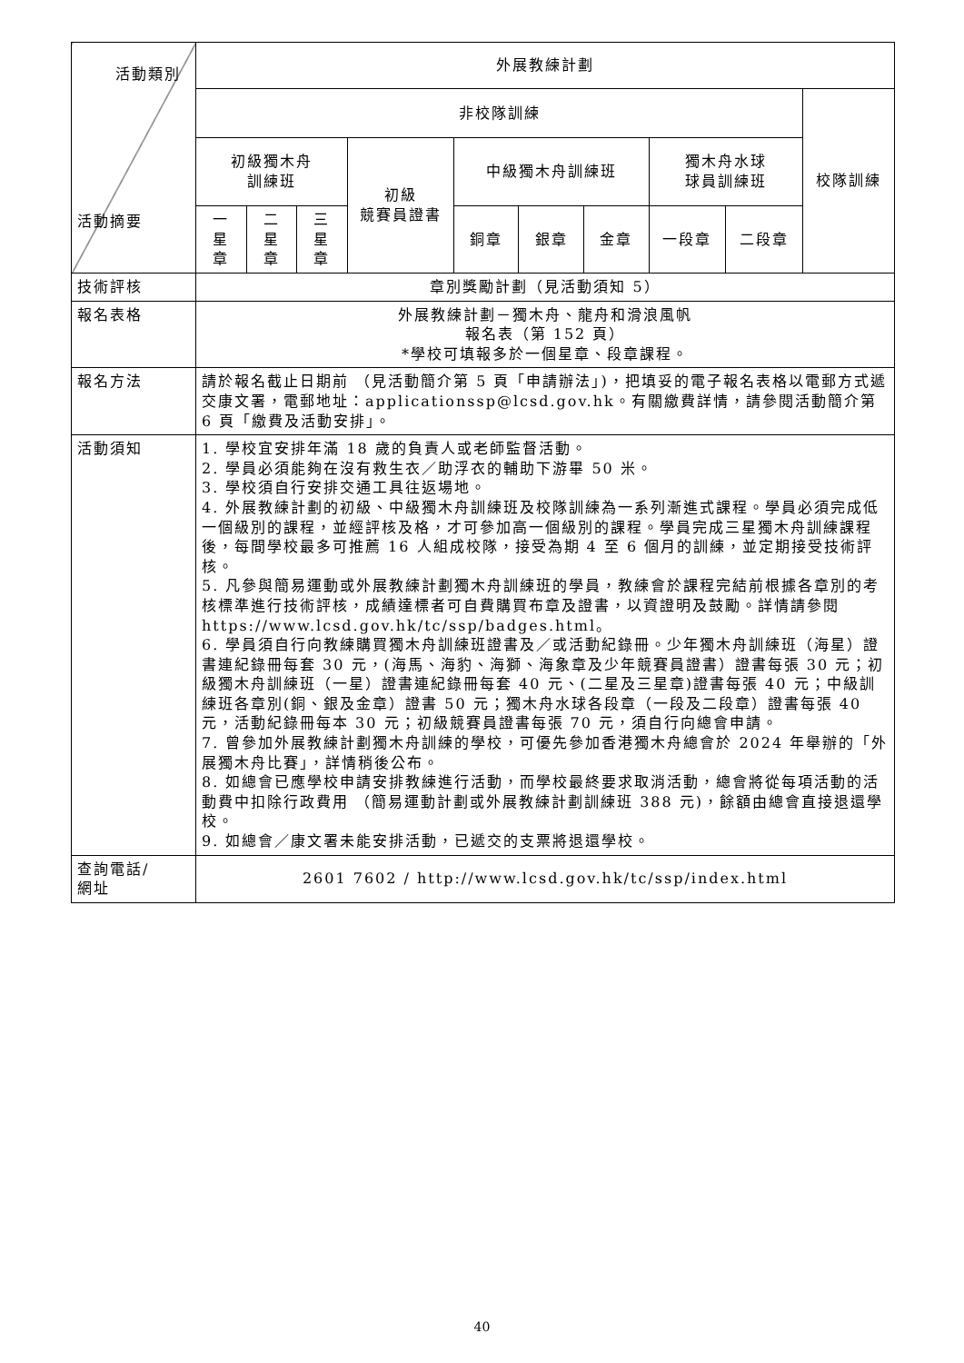| 活動類別 活動摘要 | 外展教練計劃 | | | | | | | | | |
| --- | --- | --- | --- | --- | --- | --- | --- | --- | --- | --- |
| | 非校隊訓練 | | | | | | | | | 校隊訓練 |
| | 初級獨木舟 訓練班 | | | 初級 競賽員證書 | 中級獨木舟訓練班 | | | 獨木舟水球 球員訓練班 | | |
| | 一 星 章 | 二 星 章 | 三 星 章 | | 銅章 | 銀章 | 金章 | 一段章 | 二段章 | |
| 技術評核 | 章別獎勵計劃（見活動須知 5） | | | | | | | | | |
| 報名表格 | 外展教練計劃－獨木舟、龍舟和滑浪風帆 報名表（第 152 頁） *學校可填報多於一個星章、段章課程。 | | | | | | | | | |
| 報名方法 | 請於報名截止日期前 （見活動簡介第 5 頁「申請辦法」)，把填妥的電子報名表格以電郵方式遞交康文署，電郵地址：applicationssp@lcsd.gov.hk。有關繳費詳情，請參閱活動簡介第 6 頁「繳費及活動安排」。 | | | | | | | | | |
| 活動須知 | 1. 學校宜安排年滿 18 歲的負責人或老師監督活動。 2. 學員必須能夠在沒有救生衣／助浮衣的輔助下游畢 50 米。 3. 學校須自行安排交通工具往返場地。 4. 外展教練計劃的初級、中級獨木舟訓練班及校隊訓練為一系列漸進式課程。學員必須完成低一個級別的課程，並經評核及格，才可參加高一個級別的課程。學員完成三星獨木舟訓練課程後，每間學校最多可推薦 16 人組成校隊，接受為期 4 至 6 個月的訓練，並定期接受技術評核。 5. 凡參與簡易運動或外展教練計劃獨木舟訓練班的學員，教練會於課程完結前根據各章別的考核標準進行技術評核，成績達標者可自費購買布章及證書，以資證明及鼓勵。詳情請參閱 https://www.lcsd.gov.hk/tc/ssp/badges.html。 6. 學員須自行向教練購買獨木舟訓練班證書及／或活動紀錄冊。少年獨木舟訓練班（海星）證書連紀錄冊每套 30 元，(海馬、海豹、海獅、海象章及少年競賽員證書）證書每張 30 元；初級獨木舟訓練班（一星）證書連紀錄冊每套 40 元、(二星及三星章)證書每張 40 元；中級訓練班各章別(銅、銀及金章）證書 50 元；獨木舟水球各段章（一段及二段章）證書每張 40 元，活動紀錄冊每本 30 元；初級競賽員證書每張 70 元，須自行向總會申請。 7. 曾參加外展教練計劃獨木舟訓練的學校，可優先參加香港獨木舟總會於 2024 年舉辦的「外展獨木舟比賽」，詳情稍後公布。 8. 如總會已應學校申請安排教練進行活動，而學校最終要求取消活動，總會將從每項活動的活動費中扣除行政費用 （簡易運動計劃或外展教練計劃訓練班 388 元)，餘額由總會直接退還學校。 9. 如總會／康文署未能安排活動，已遞交的支票將退還學校。 | | | | | | | | | |
| 查詢電話/ 網址 | 2601 7602 / http://www.lcsd.gov.hk/tc/ssp/index.html | | | | | | | | | |
40